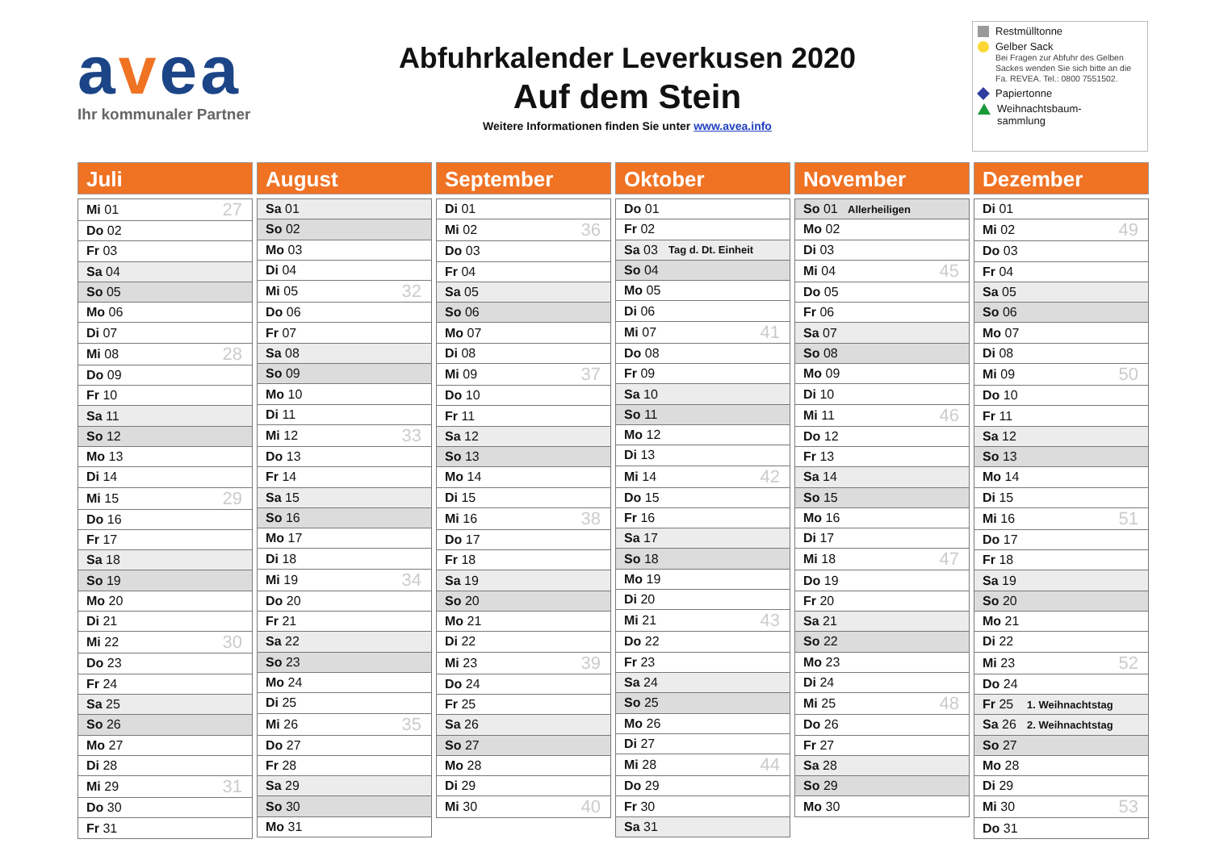avea
Ihr kommunaler Partner
Abfuhrkalender Leverkusen 2020
Auf dem Stein
Weitere Informationen finden Sie unter www.avea.info
Restmülltonne
Gelber Sack
Bei Fragen zur Abfuhr des Gelben Sackes wenden Sie sich bitte an die Fa. REVEA. Tel.: 0800 7551502.
Papiertonne
Weihnachtsbaum-
sammlung
Juli
| Mi 01 | | 27 |
| Do 02 | | |
| Fr 03 | | |
| Sa 04 | | |
| So 05 | | |
| Mo 06 | | |
| Di 07 | | |
| Mi 08 | | 28 |
| Do 09 | | |
| Fr 10 | | |
| Sa 11 | | |
| So 12 | | |
| Mo 13 | | |
| Di 14 | | |
| Mi 15 | | 29 |
| Do 16 | | |
| Fr 17 | | |
| Sa 18 | | |
| So 19 | | |
| Mo 20 | | |
| Di 21 | | |
| Mi 22 | | 30 |
| Do 23 | | |
| Fr 24 | | |
| Sa 25 | | |
| So 26 | | |
| Mo 27 | | |
| Di 28 | | |
| Mi 29 | | 31 |
| Do 30 | | |
| Fr 31 | | |
August
| Sa 01 | | |
| So 02 | | |
| Mo 03 | | |
| Di 04 | | |
| Mi 05 | | 32 |
| Do 06 | | |
| Fr 07 | | |
| Sa 08 | | |
| So 09 | | |
| Mo 10 | | |
| Di 11 | | |
| Mi 12 | | 33 |
| Do 13 | | |
| Fr 14 | | |
| Sa 15 | | |
| So 16 | | |
| Mo 17 | | |
| Di 18 | | |
| Mi 19 | | 34 |
| Do 20 | | |
| Fr 21 | | |
| Sa 22 | | |
| So 23 | | |
| Mo 24 | | |
| Di 25 | | |
| Mi 26 | | 35 |
| Do 27 | | |
| Fr 28 | | |
| Sa 29 | | |
| So 30 | | |
| Mo 31 | | |
September
| Di 01 | | |
| Mi 02 | | 36 |
| Do 03 | | |
| Fr 04 | | |
| Sa 05 | | |
| So 06 | | |
| Mo 07 | | |
| Di 08 | | |
| Mi 09 | | 37 |
| Do 10 | | |
| Fr 11 | | |
| Sa 12 | | |
| So 13 | | |
| Mo 14 | | |
| Di 15 | | |
| Mi 16 | | 38 |
| Do 17 | | |
| Fr 18 | | |
| Sa 19 | | |
| So 20 | | |
| Mo 21 | | |
| Di 22 | | |
| Mi 23 | | 39 |
| Do 24 | | |
| Fr 25 | | |
| Sa 26 | | |
| So 27 | | |
| Mo 28 | | |
| Di 29 | | |
| Mi 30 | | 40 |
Oktober
| Do 01 | | |
| Fr 02 | | |
| Sa 03 | Tag d. Dt. Einheit | |
| So 04 | | |
| Mo 05 | | |
| Di 06 | | |
| Mi 07 | | 41 |
| Do 08 | | |
| Fr 09 | | |
| Sa 10 | | |
| So 11 | | |
| Mo 12 | | |
| Di 13 | | |
| Mi 14 | | 42 |
| Do 15 | | |
| Fr 16 | | |
| Sa 17 | | |
| So 18 | | |
| Mo 19 | | |
| Di 20 | | |
| Mi 21 | | 43 |
| Do 22 | | |
| Fr 23 | | |
| Sa 24 | | |
| So 25 | | |
| Mo 26 | | |
| Di 27 | | |
| Mi 28 | | 44 |
| Do 29 | | |
| Fr 30 | | |
| Sa 31 | | |
November
| So 01 | Allerheiligen | |
| Mo 02 | | |
| Di 03 | | |
| Mi 04 | | 45 |
| Do 05 | | |
| Fr 06 | | |
| Sa 07 | | |
| So 08 | | |
| Mo 09 | | |
| Di 10 | | |
| Mi 11 | | 46 |
| Do 12 | | |
| Fr 13 | | |
| Sa 14 | | |
| So 15 | | |
| Mo 16 | | |
| Di 17 | | |
| Mi 18 | | 47 |
| Do 19 | | |
| Fr 20 | | |
| Sa 21 | | |
| So 22 | | |
| Mo 23 | | |
| Di 24 | | |
| Mi 25 | | 48 |
| Do 26 | | |
| Fr 27 | | |
| Sa 28 | | |
| So 29 | | |
| Mo 30 | | |
Dezember
| Di 01 | | |
| Mi 02 | | 49 |
| Do 03 | | |
| Fr 04 | | |
| Sa 05 | | |
| So 06 | | |
| Mo 07 | | |
| Di 08 | | |
| Mi 09 | | 50 |
| Do 10 | | |
| Fr 11 | | |
| Sa 12 | | |
| So 13 | | |
| Mo 14 | | |
| Di 15 | | |
| Mi 16 | | 51 |
| Do 17 | | |
| Fr 18 | | |
| Sa 19 | | |
| So 20 | | |
| Mo 21 | | |
| Di 22 | | |
| Mi 23 | | 52 |
| Do 24 | | |
| Fr 25 | 1. Weihnachtstag | |
| Sa 26 | 2. Weihnachtstag | |
| So 27 | | |
| Mo 28 | | |
| Di 29 | | |
| Mi 30 | | 53 |
| Do 31 | | |